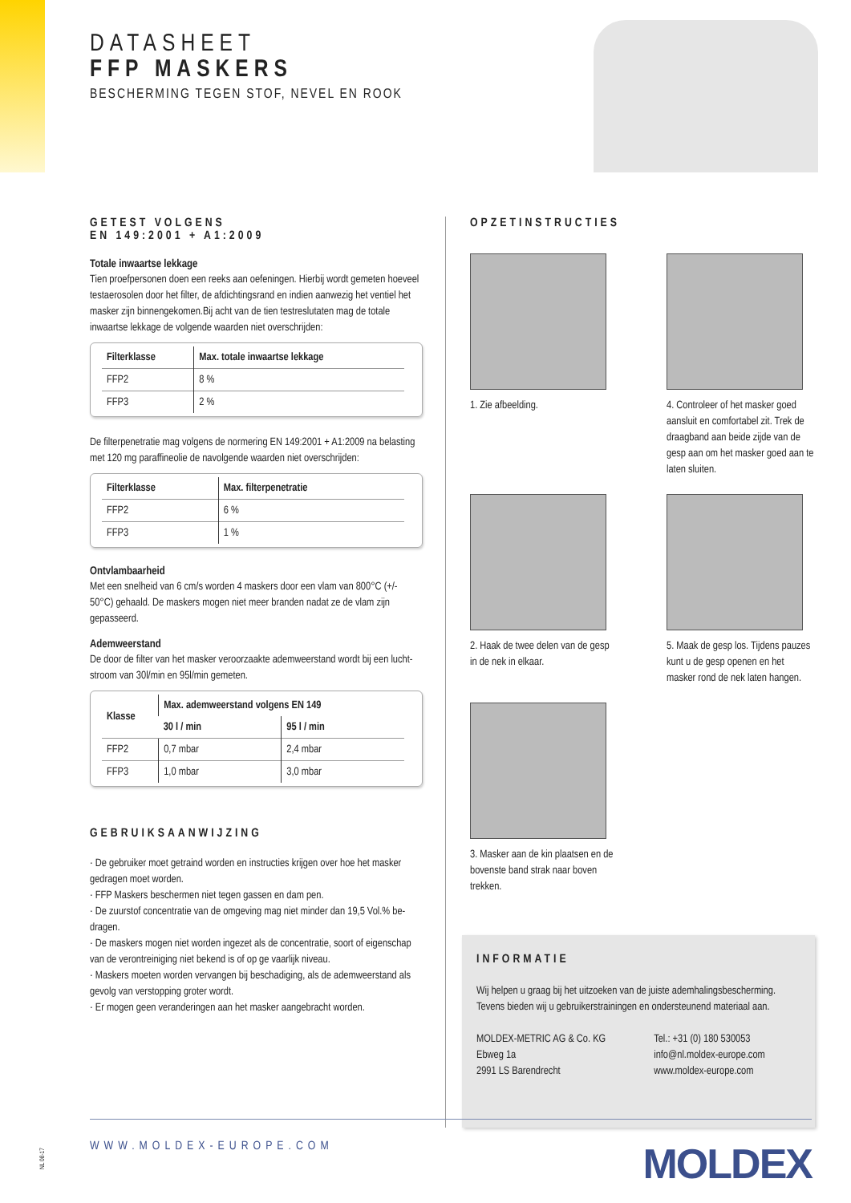DATASHEET
FFP MASKERS
BESCHERMING TEGEN STOF, NEVEL EN ROOK
GETEST VOLGENS
EN 149:2001 + A1:2009
Totale inwaartse lekkage
Tien proefpersonen doen een reeks aan oefeningen. Hierbij wordt gemeten hoeveel testaerosolen door het filter, de afdichtingsrand en indien aanwezig het ventiel het masker zijn binnengekomen.Bij acht van de tien testreslutaten mag de totale inwaartse lekkage de volgende waarden niet overschrijden:
| Filterklasse | Max. totale inwaartse lekkage |
| --- | --- |
| FFP2 | 8 % |
| FFP3 | 2 % |
De filterpenetratie mag volgens de normering EN 149:2001 + A1:2009 na belasting met 120 mg paraffineolie de navolgende waarden niet overschrijden:
| Filterklasse | Max. filterpenetratie |
| --- | --- |
| FFP2 | 6 % |
| FFP3 | 1 % |
Ontvlambaarheid
Met een snelheid van 6 cm/s worden 4 maskers door een vlam van 800°C (+/- 50°C) gehaald. De maskers mogen niet meer branden nadat ze de vlam zijn gepasseerd.
Ademweerstand
De door de filter van het masker veroorzaakte ademweerstand wordt bij een lucht-stroom van 30l/min en 95l/min gemeten.
| Klasse | Max. ademweerstand volgens EN 149 | |
| --- | --- | --- |
| | 30 l / min | 95 l / min |
| FFP2 | 0,7 mbar | 2,4 mbar |
| FFP3 | 1,0 mbar | 3,0 mbar |
GEBRUIKSAANWIJZING
· De gebruiker moet getraind worden en instructies krijgen over hoe het masker gedragen moet worden.
· FFP Maskers beschermen niet tegen gassen en dam pen.
· De zuurstof concentratie van de omgeving mag niet minder dan 19,5 Vol.% be-dragen.
· De maskers mogen niet worden ingezet als de concentratie, soort of eigenschap van de verontreiniging niet bekend is of op ge vaarlijk niveau.
· Maskers moeten worden vervangen bij beschadiging, als de ademweerstand als gevolg van verstopping groter wordt.
· Er mogen geen veranderingen aan het masker aangebracht worden.
OPZETINSTRUCTIES
1. Zie afbeelding.
4. Controleer of het masker goed aansluit en comfortabel zit. Trek de draagband aan beide zijde van de gesp aan om het masker goed aan te laten sluiten.
2. Haak de twee delen van de gesp in de nek in elkaar.
5. Maak de gesp los. Tijdens pauzes kunt u de gesp openen en het masker rond de nek laten hangen.
3. Masker aan de kin plaatsen en de bovenste band strak naar boven trekken.
INFORMATIE
Wij helpen u graag bij het uitzoeken van de juiste ademhalingsbescherming. Tevens bieden wij u gebruikerstrainingen en ondersteunend materiaal aan.
MOLDEX-METRIC AG & Co. KG
Ebweg 1a
2991 LS Barendrecht
Tel.: +31 (0) 180 530053
info@nl.moldex-europe.com
www.moldex-europe.com
WWW.MOLDEX-EUROPE.COM MOLDEX
NL 08-17